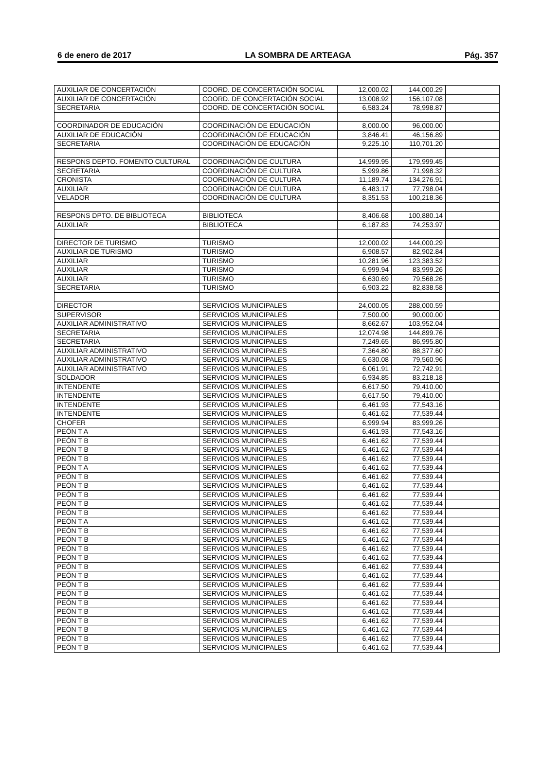6 de enero de 2017 LA SOMBRA DE ARTEAGA Pág. 357
| AUXILIAR DE CONCERTACIÓN | COORD. DE CONCERTACIÓN SOCIAL | 12,000.02 | 144,000.29 | |
| AUXILIAR DE CONCERTACIÓN | COORD. DE CONCERTACIÓN SOCIAL | 13,008.92 | 156,107.08 | |
| SECRETARIA | COORD. DE CONCERTACIÓN SOCIAL | 6,583.24 | 78,998.87 | |
| COORDINADOR DE EDUCACIÓN | COORDINACIÓN DE EDUCACIÓN | 8,000.00 | 96,000.00 | |
| AUXILIAR DE EDUCACIÓN | COORDINACIÓN DE EDUCACIÓN | 3,846.41 | 46,156.89 | |
| SECRETARIA | COORDINACIÓN DE EDUCACIÓN | 9,225.10 | 110,701.20 | |
| RESPONS DEPTO. FOMENTO CULTURAL | COORDINACIÓN DE CULTURA | 14,999.95 | 179,999.45 | |
| SECRETARIA | COORDINACIÓN DE CULTURA | 5,999.86 | 71,998.32 | |
| CRONISTA | COORDINACIÓN DE CULTURA | 11,189.74 | 134,276.91 | |
| AUXILIAR | COORDINACIÓN DE CULTURA | 6,483.17 | 77,798.04 | |
| VELADOR | COORDINACIÓN DE CULTURA | 8,351.53 | 100,218.36 | |
| RESPONS DPTO. DE BIBLIOTECA | BIBLIOTECA | 8,406.68 | 100,880.14 | |
| AUXILIAR | BIBLIOTECA | 6,187.83 | 74,253.97 | |
| DIRECTOR DE TURISMO | TURISMO | 12,000.02 | 144,000.29 | |
| AUXILIAR DE TURISMO | TURISMO | 6,908.57 | 82,902.84 | |
| AUXILIAR | TURISMO | 10,281.96 | 123,383.52 | |
| AUXILIAR | TURISMO | 6,999.94 | 83,999.26 | |
| AUXILIAR | TURISMO | 6,630.69 | 79,568.26 | |
| SECRETARIA | TURISMO | 6,903.22 | 82,838.58 | |
| DIRECTOR | SERVICIOS MUNICIPALES | 24,000.05 | 288,000.59 | |
| SUPERVISOR | SERVICIOS MUNICIPALES | 7,500.00 | 90,000.00 | |
| AUXILIAR ADMINISTRATIVO | SERVICIOS MUNICIPALES | 8,662.67 | 103,952.04 | |
| SECRETARIA | SERVICIOS MUNICIPALES | 12,074.98 | 144,899.76 | |
| SECRETARIA | SERVICIOS MUNICIPALES | 7,249.65 | 86,995.80 | |
| AUXILIAR ADMINISTRATIVO | SERVICIOS MUNICIPALES | 7,364.80 | 88,377.60 | |
| AUXILIAR ADMINISTRATIVO | SERVICIOS MUNICIPALES | 6,630.08 | 79,560.96 | |
| AUXILIAR ADMINISTRATIVO | SERVICIOS MUNICIPALES | 6,061.91 | 72,742.91 | |
| SOLDADOR | SERVICIOS MUNICIPALES | 6,934.85 | 83,218.18 | |
| INTENDENTE | SERVICIOS MUNICIPALES | 6,617.50 | 79,410.00 | |
| INTENDENTE | SERVICIOS MUNICIPALES | 6,617.50 | 79,410.00 | |
| INTENDENTE | SERVICIOS MUNICIPALES | 6,461.93 | 77,543.16 | |
| INTENDENTE | SERVICIOS MUNICIPALES | 6,461.62 | 77,539.44 | |
| CHOFER | SERVICIOS MUNICIPALES | 6,999.94 | 83,999.26 | |
| PEÓN T A | SERVICIOS MUNICIPALES | 6,461.93 | 77,543.16 | |
| PEÓN T B | SERVICIOS MUNICIPALES | 6,461.62 | 77,539.44 | |
| PEÓN T B | SERVICIOS MUNICIPALES | 6,461.62 | 77,539.44 | |
| PEÓN T B | SERVICIOS MUNICIPALES | 6,461.62 | 77,539.44 | |
| PEÓN T A | SERVICIOS MUNICIPALES | 6,461.62 | 77,539.44 | |
| PEÓN T B | SERVICIOS MUNICIPALES | 6,461.62 | 77,539.44 | |
| PEÓN T B | SERVICIOS MUNICIPALES | 6,461.62 | 77,539.44 | |
| PEÓN T B | SERVICIOS MUNICIPALES | 6,461.62 | 77,539.44 | |
| PEÓN T B | SERVICIOS MUNICIPALES | 6,461.62 | 77,539.44 | |
| PEÓN T B | SERVICIOS MUNICIPALES | 6,461.62 | 77,539.44 | |
| PEÓN T A | SERVICIOS MUNICIPALES | 6,461.62 | 77,539.44 | |
| PEÓN T B | SERVICIOS MUNICIPALES | 6,461.62 | 77,539.44 | |
| PEÓN T B | SERVICIOS MUNICIPALES | 6,461.62 | 77,539.44 | |
| PEÓN T B | SERVICIOS MUNICIPALES | 6,461.62 | 77,539.44 | |
| PEÓN T B | SERVICIOS MUNICIPALES | 6,461.62 | 77,539.44 | |
| PEÓN T B | SERVICIOS MUNICIPALES | 6,461.62 | 77,539.44 | |
| PEÓN T B | SERVICIOS MUNICIPALES | 6,461.62 | 77,539.44 | |
| PEÓN T B | SERVICIOS MUNICIPALES | 6,461.62 | 77,539.44 | |
| PEÓN T B | SERVICIOS MUNICIPALES | 6,461.62 | 77,539.44 | |
| PEÓN T B | SERVICIOS MUNICIPALES | 6,461.62 | 77,539.44 | |
| PEÓN T B | SERVICIOS MUNICIPALES | 6,461.62 | 77,539.44 | |
| PEÓN T B | SERVICIOS MUNICIPALES | 6,461.62 | 77,539.44 | |
| PEÓN T B | SERVICIOS MUNICIPALES | 6,461.62 | 77,539.44 | |
| PEÓN T B | SERVICIOS MUNICIPALES | 6,461.62 | 77,539.44 | |
| PEÓN T B | SERVICIOS MUNICIPALES | 6,461.62 | 77,539.44 | |